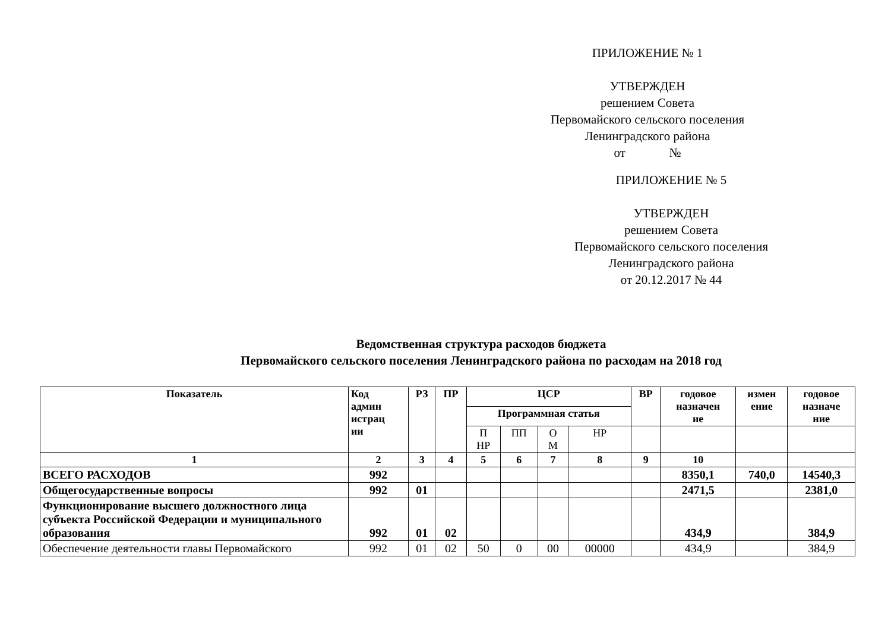ПРИЛОЖЕНИЕ № 1
УТВЕРЖДЕН
решением Совета
Первомайского сельского поселения
Ленинградского района
от №
ПРИЛОЖЕНИЕ № 5
УТВЕРЖДЕН
решением Совета
Первомайского сельского поселения
Ленинградского района
от 20.12.2017 № 44
Ведомственная структура расходов бюджета
Первомайского сельского поселения Ленинградского района по расходам на 2018 год
| Показатель | Код админ истрац ии | РЗ | ПР | ЦСР | | | | ВР | годовое назначен ие | измен ение | годовое назначе ние |
| --- | --- | --- | --- | --- | --- | --- | --- | --- | --- | --- | --- |
| | | | | Программная статья | | | | | | | |
| | | | | П НР | ПП | О М | НР | | | | |
| 1 | 2 | 3 | 4 | 5 | 6 | 7 | 8 | 9 | 10 | | |
| ВСЕГО РАСХОДОВ | 992 | | | | | | | | 8350,1 | 740,0 | 14540,3 |
| Общегосударственные вопросы | 992 | 01 | | | | | | | 2471,5 | | 2381,0 |
| Функционирование высшего должностного лица субъекта Российской Федерации и муниципального образования | 992 | 01 | 02 | | | | | | 434,9 | | 384,9 |
| Обеспечение деятельности главы Первомайского | 992 | 01 | 02 | 50 | 0 | 00 | 00000 | | 434,9 | | 384,9 |